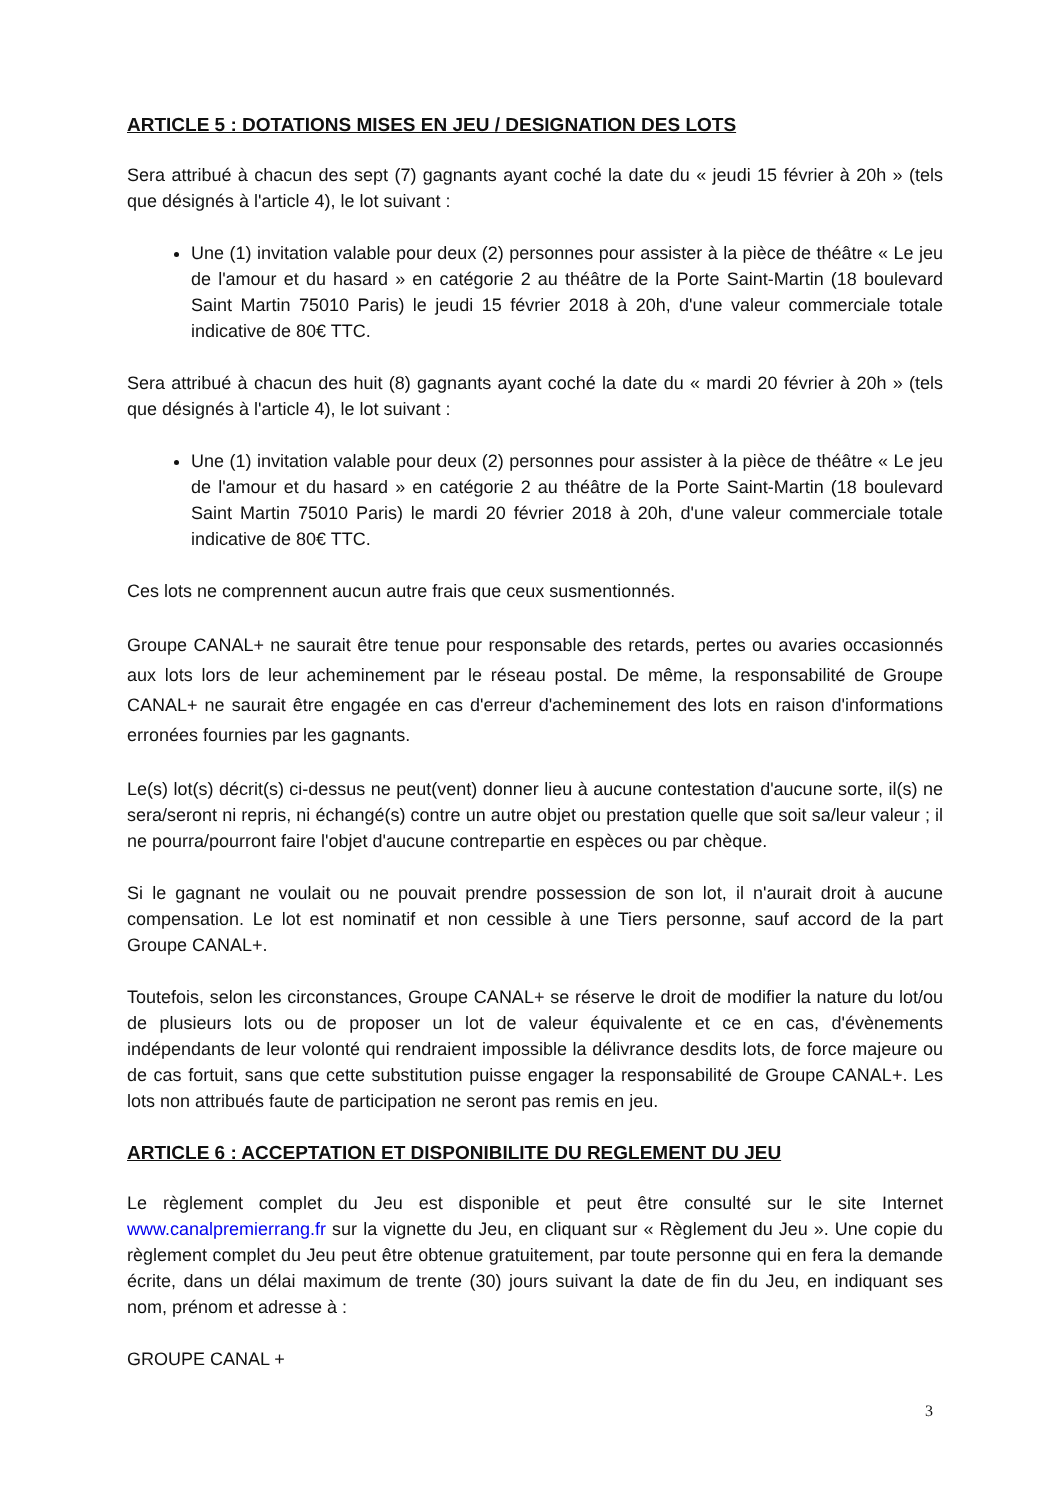ARTICLE 5 : DOTATIONS MISES EN JEU / DESIGNATION DES LOTS
Sera attribué à chacun des sept (7) gagnants ayant coché la date du « jeudi 15 février à 20h » (tels que désignés à l'article 4), le lot suivant :
Une (1) invitation valable pour deux (2) personnes pour assister à la pièce de théâtre « Le jeu de l'amour et du hasard » en catégorie 2 au théâtre de la Porte Saint-Martin (18 boulevard Saint Martin 75010 Paris) le jeudi 15 février 2018 à 20h, d'une valeur commerciale totale indicative de 80€ TTC.
Sera attribué à chacun des huit (8) gagnants ayant coché la date du « mardi 20 février à 20h » (tels que désignés à l'article 4), le lot suivant :
Une (1) invitation valable pour deux (2) personnes pour assister à la pièce de théâtre « Le jeu de l'amour et du hasard » en catégorie 2 au théâtre de la Porte Saint-Martin (18 boulevard Saint Martin 75010 Paris) le mardi 20 février 2018 à 20h, d'une valeur commerciale totale indicative de 80€ TTC.
Ces lots ne comprennent aucun autre frais que ceux susmentionnés.
Groupe CANAL+ ne saurait être tenue pour responsable des retards, pertes ou avaries occasionnés aux lots lors de leur acheminement par le réseau postal. De même, la responsabilité de Groupe CANAL+ ne saurait être engagée en cas d'erreur d'acheminement des lots en raison d'informations erronées fournies par les gagnants.
Le(s) lot(s) décrit(s) ci-dessus ne peut(vent) donner lieu à aucune contestation d'aucune sorte, il(s) ne sera/seront ni repris, ni échangé(s) contre un autre objet ou prestation quelle que soit sa/leur valeur ; il ne pourra/pourront faire l'objet d'aucune contrepartie en espèces ou par chèque.
Si le gagnant ne voulait ou ne pouvait prendre possession de son lot, il n'aurait droit à aucune compensation. Le lot est nominatif et non cessible à une Tiers personne, sauf accord de la part Groupe CANAL+.
Toutefois, selon les circonstances, Groupe CANAL+ se réserve le droit de modifier la nature du lot/ou de plusieurs lots ou de proposer un lot de valeur équivalente et ce en cas, d'évènements indépendants de leur volonté qui rendraient impossible la délivrance desdits lots, de force majeure ou de cas fortuit, sans que cette substitution puisse engager la responsabilité de Groupe CANAL+. Les lots non attribués faute de participation ne seront pas remis en jeu.
ARTICLE 6 : ACCEPTATION ET DISPONIBILITE DU REGLEMENT DU JEU
Le règlement complet du Jeu est disponible et peut être consulté sur le site Internet www.canalpremierrang.fr sur la vignette du Jeu, en cliquant sur « Règlement du Jeu ». Une copie du règlement complet du Jeu peut être obtenue gratuitement, par toute personne qui en fera la demande écrite, dans un délai maximum de trente (30) jours suivant la date de fin du Jeu, en indiquant ses nom, prénom et adresse à :
GROUPE CANAL +
3